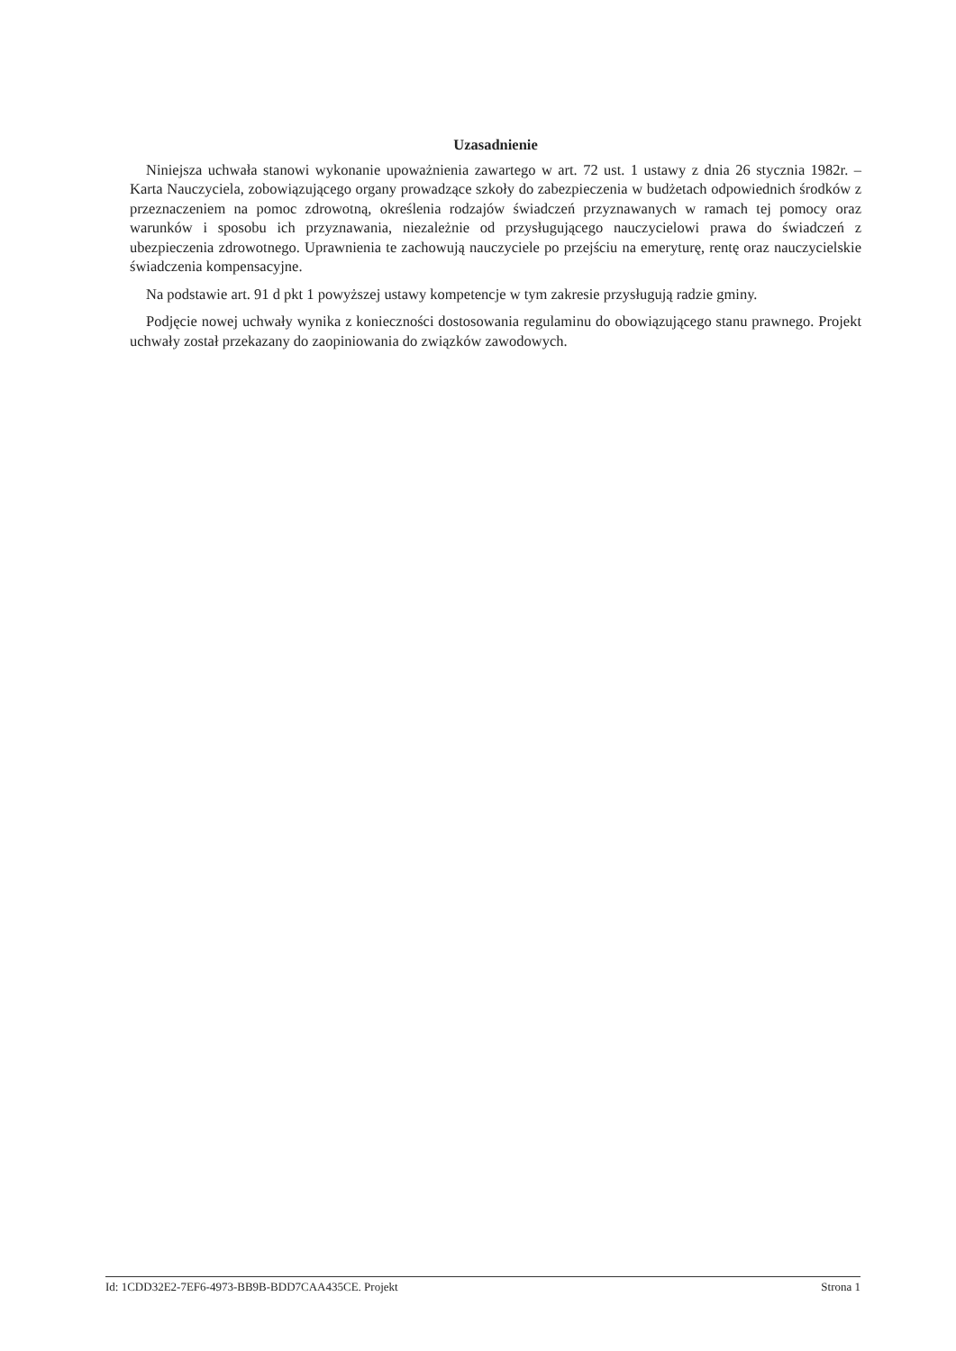Uzasadnienie
Niniejsza uchwała stanowi wykonanie upoważnienia zawartego w art. 72 ust. 1 ustawy z dnia 26 stycznia 1982r. – Karta Nauczyciela, zobowiązującego organy prowadzące szkoły do zabezpieczenia w budżetach odpowiednich środków z przeznaczeniem na pomoc zdrowotną, określenia rodzajów świadczeń przyznawanych w ramach tej pomocy oraz warunków i sposobu ich przyznawania, niezależnie od przysługującego nauczycielowi prawa do świadczeń z ubezpieczenia zdrowotnego. Uprawnienia te zachowują nauczyciele po przejściu na emeryturę, rentę oraz nauczycielskie świadczenia kompensacyjne.
Na podstawie art. 91 d pkt 1 powyższej ustawy kompetencje w tym zakresie przysługują radzie gminy.
Podjęcie nowej uchwały wynika z konieczności dostosowania regulaminu do obowiązującego stanu prawnego. Projekt uchwały został przekazany do zaopiniowania do związków zawodowych.
Id: 1CDD32E2-7EF6-4973-BB9B-BDD7CAA435CE. Projekt Strona 1